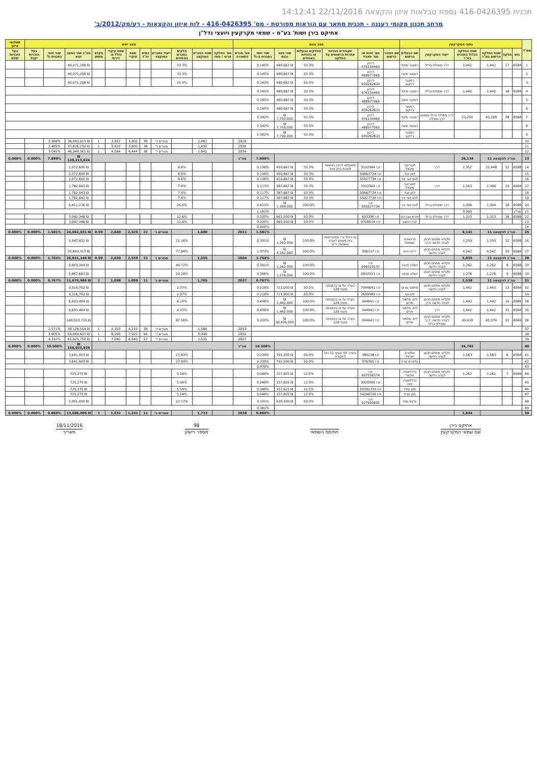תכנית 416-0426395 נספח טבלאות איזון והקצאה 22/11/2016 14:12:41
מרחב תכנון מקומי רעננה - תכנית מתאר עם הוראות מפורטת - מס' 416-0426395 - לוח איזון והקצאות - רע/מק/2012/ב'
אחיקם בירן ושות' בע"מ - שמאי מקרקעין ויועצי נדל"ן
| מס"ד | נתוני המקרקעין | | | | | | מצב נכנס | | | | | | | מצב יוצא | | | | | | | | | | | תשלומי איזון |
| --- | --- | --- | --- | --- | --- | --- | --- | --- | --- | --- | --- | --- | --- | --- | --- | --- | --- | --- | --- | --- | --- | --- | --- | --- | --- |
| | גוש | חלקה | שטח החלקה הרשום במ"ר | שטח החלקה הכלול בתכנית במ"ר | ייעוד המקרקעין | שם הבעלים הרשום | שם החוכר הרשום | מס' זהות או מס' תאגיד | שעבודים וזכויות אחרות הרשומים על החלקה | החלקים בבעלות או בזכויות באחוזים | שווי מצב נכנס | שווי יחסי בתכנית ב-% | מס' מגרש התמורה | מס' החלקה ארעי / סופי | שטח המגרש המוקצה | חלקים במגרש באחוזים | ייעוד המגרש המוקצה | כמות יח"ד | שטח עיקרי | שטח עיקרי כולל מ. דירתי | מקדם מושע | סה"כ שווי במצב יוצא | שווי יחסי בתכנית % | בעל הזכויות יקבל | בעל הזכויות ישלם |
| 1 | 6584 | 17 | 1,442 | 1,442 | דרך ומסילת ברזל | רסטגר מיקל | | דרכון 476134460 | | 33.3% | ₪ 480,667 | 0.145% | | | | 33.3% | | | | | | ₪ 40,071,208 | | | |
| 2 | | | | | | רסטגר משה | | דרכון 488977065 | | 33.3% | ₪ 480,667 | 0.145% | | | | 33.3% | | | | | | ₪ 40,071,208 | | | |
| 3 | | | | | | רסטגר ג'ייקוב | | דרכון 039262833 | | 33.3% | ₪ 480,667 | 0.145% | | | | 33.3% | | | | | | ₪ 40,071,208 | | | |
| 4 | 6584 | 18 | 1,442 | 1,442 | דרך ומסילת ברזל | רסטגר מיקל | | דרכון 476134460 | | 33.3% | ₪ 480,667 | 0.145% | | | | | | | | | | | | | |
| 5 | | | | | | רסטגר משה | | דרכון 488977065 | | 33.3% | ₪ 480,667 | 0.145% | | | | | | | | | | | | | |
| 6 | | | | | | רסטגר ג'ייקוב | | דרכון 039262833 | | 33.3% | ₪ 480,667 | 0.145% | | | | | | | | | | | | | |
| 7 | 6584 | 58 | 41,269 | 23,250 | דרך מסילת ברזל ומפגש דרך-מסילה | רסטגר מיקל | | דרכון 476134460 | | 33.3% | ₪ 7,750,000 | 2.342% | | | | | | | | | | | | | |
| 8 | | | | | | רסטגר משה | | דרכון 488977065 | | 33.3% | ₪ 7,750,000 | 2.342% | | | | | | | | | | | | | |
| 9 | | | | | | רסטגר ג'ייקוב | | דרכון 039262833 | | 33.3% | ₪ 7,750,000 | 2.342% | | | | | | | | | | | | | |
| 10 | | | | | | | | | | | | | 2020 | | 1,481 | | מגורים ד' | 38 | 3,802 | 3,922 | 1 | ₪ 36,043,013 | 2.368% | | |
| 11 | | | | | | | | | | | | | 2030 | | 1,490 | | מגורים ד' | 38 | 3,800 | 3,920 | 1 | ₪ 37,826,250 | 2.485% | | |
| 12 | | | | | | | | | | | | | 2034 | | 1,842 | | מגורים ד' | 38 | 4,444 | 4,564 | 1 | ₪ 46,344,361 | 3.045% | | |
| 13 | סה"כ להקצאה 11 | | | 26,134 | | | | | | | | 7.899% | סה"כ | | | | | | | | | ₪ 120,213,624 | 7.899% | 0.000% | 0.000% |
| 14 | 6588 | 52 | 22,448 | 1,352 | דרך | לוטרינגר מיכאל | | ת.ז 3102944 | משכנתא דרגה ראשונה לטובת בנק אגוד | 33.3% | ₪ 450,667 | 0.136% | | | | 8.6% | | | | | | ₪ 2,072,690 | | | |
| 15 | | | | | | לוזן יובל | | ת.ז 50667724 | | 33.3% | ₪ 450,667 | 0.136% | | | | 8.6% | | | | | | ₪ 2,072,690 | | | |
| 16 | | | | | | לוטרינגר ניר | | ת.ז 55027734 | | 33.3% | ₪ 450,667 | 0.136% | | | | 8.6% | | | | | | ₪ 2,072,690 | | | |
| 17 | 6588 | 29 | 1,366 | 1,163 | דרך | לוטרינגר מיכאל | | ת.ז 3102944 | | 33.3% | ₪ 387,667 | 0.117% | | | | 7.4% | | | | | | ₪ 1,782,943 | | | |
| 18 | | | | | | לוזן יובל | | ת.ז 50667724 | | 33.3% | ₪ 387,667 | 0.117% | | | | 7.4% | | | | | | ₪ 1,782,943 | | | |
| 19 | | | | | | לוטרינגר ניר | | ת.ז 55027734 | | 33.3% | ₪ 387,667 | 0.117% | | | | 7.4% | | | | | | ₪ 1,782,943 | | | |
| 20 | 6588 | 28 | 1,394 | 1,394 | דרך ומסילת ברזל | לוטרינגר ניר | | ת.ז 055027734 | | 100.0% | ₪ 1,394,000 | 0.421% | | | | 26.6% | | | | | | ₪ 6,411,236 | | | |
| 21 | סה"כ | | | 3,909 | | | | | | | | 1.181% | | | | | | | | | | | | | |
| 22 | 6588 | 26 | 1,323 | 1,323 | דרך ומסילת ברזל | חכים אברהם | | ת.ז 693396 | | 50.0% | ₪ 661,500 | 0.200% | | | | 12.6% | | | | | | ₪ 3,042,348 | | | |
| 23 | | | | | | קרן יהושע | | ת.ז 0708014 | | 50.0% | ₪ 661,500 | 0.200% | | | | 12.6% | | | | | | ₪ 3,042,348 | | | |
| 24 | | | | | | | | | | | | 0.400% | | | | | | | | | | | | | |
| 25 | סה"כ להקצאה 11 | | | 9,141 | | | | | | | | 1.581% | 2011 | | 1,680 | | מגורים ג' | 22 | 2,529 | 2,649 | 0.99 | ₪ 24,062,831 | 1.581% | 0.000% | 0.000% |
| 26 | 6588 | 22 | 1,293 | 1,293 | חקלאי מתחם תכנון לבניה חדשה ודרך | ברנשטיין שמואל | | | צו ניהול ע"י אפוטרופוס בית משפט לענייני משפחה כ"ס | 100.0% | ₪ 1,293,000 | 0.391% | | | | 22.16% | | | | | | ₪ 5,947,832 | | | |
| 27 | 6584 | 55 | 4,542 | 4,542 | חקלאי מתחם תכנון לבניה חדשה | ירדני חיים | | ת.ז 306117 | | 100.0% | ₪ 4,542,000 | 1.373% | | | | 77.84% | | | | | | ₪ 20,893,313 | | | |
| 28 | סה"כ להקצאה 11 | | | 5,835 | | | | | | | | 1.764% | 2004 | | 1,555 | | מגורים ג' | 22 | 2,539 | 2,659 | 0.99 | ₪ 26,841,146 | 1.764% | 0.000% | 0.000% |
| 29 | 6588 | 8 | 1,262 | 1,262 | חקלאי מתחם תכנון לבניה חדשה | זיסלה פנינה | | ת.ז 008320137 | | 100.0% | ₪ 1,262,000 | 0.381% | | | | 49.72% | | | | | | ₪ 5,803,304 | | | |
| 30 | 6588 | 9 | 1,276 | 1,276 | חקלאי מתחם תכנון לבניה חדשה | זיסלה פנינה | | ת.ז 0832013 | | 100.0% | ₪ 1,276,000 | 0.386% | | | | 50.28% | | | | | | ₪ 5,867,683 | | | |
| 31 | סה"כ להקצאה 11 | | | 2,538 | | | | | | | | 0.767% | 2037 | | 1,705 | | מגורים ב' | 11 | 1,098 | 1,098 | 1 | ₪ 11,670,986 | 0.767% | 0.000% | 0.000% |
| 32 | 6584 | 13 | 1,442 | 1,442 | חקלאי מתחם תכנון לבניה חדשה | סלמור מרים | | ת.ז 7044641 | הערה על צו בהסכמה סעיף 128 | 50.0% | ₪ 721,000 | 0.218% | | | | 2.07% | | | | | | ₪ 3,316,702 | | | |
| 33 | | | | | | ליס נסי | | ת.ז 2609989 | | 50.0% | ₪ 721,000 | 0.218% | | | | 2.07% | | | | | | ₪ 3,316,702 | | | |
| 34 | 6584 | 14 | 1,442 | 1,442 | חקלאי מתחם תכנון לבניה חדשה ודרך | ליס- סלמור מרים | | ת.ז 044641 | הערה על צו בהסכמה סעיף 128 | 100.0% | ₪ 1,442,000 | 0.436% | | | | 4.15% | | | | | | ₪ 6,633,404 | | | |
| 35 | 6584 | 15 | 1,442 | 1,442 | דרך | ליס- סלמור מרים | | ת.ז 044641 | הערה על צו בהסכמה סעיף 128 | 100.0% | ₪ 1,442,000 | 0.436% | | | | 4.15% | | | | | | ₪ 6,633,404 | | | |
| 36 | 6584 | 57 | 41,374 | 30,439 | חקלאי מתחם תכנון לבניה חדשה, דרך ומסילת ברזל | ליס- סלמור מרים | | ת.ז 044641 | הערה על צו בהסכמה סעיף 128 | 100.0% | ₪ 30,439,000 | 9.200% | | | | 87.56% | | | | | | ₪ 140,023,715 | | | |
| 37 | | | | | | | | | | | | | 2033 | | 1,584 | | מגורים ד' | 38 | 4,233 | 4,353 | 1 | ₪ 39,128,554 | 2.571% | | |
| 38 | | | | | | | | | | | | | 2032 | | 3,094 | | מגורים ד' | 66 | 7,920 | 8,160 | 1 | ₪ 54,869,625 | 3.605% | | |
| 39 | | | | | | | | | | | | | 2027 | | 2,531 | | מגורים ד' | 57 | 6,840 | 7,080 | 1 | ₪ 65,925,750 | 4.332% | | |
| 40 | | | | 34,765 | | | | | | | | 10.508% | סה"כ | | | | | | | | | ₪ 159,923,929 | 10.508% | 0.000% | 0.000% |
| 41 | 6584 | 6 | 1,583 | 1,583 | חקלאי מתחם תכנון לבניה חדשה | אלטרס ישראל | | ת.ז 380238 | הערה לפי סעיף 11 (א) לפקודה | 50.0% | ₪ 791,500 | 0.239% | | | | 27.83% | | | | | | ₪ 3,641,903 | | | |
| 42 | | | | | | אלטרס שרה | | ת.ז 376765 | | 50.0% | ₪ 791,500 | 0.239% | | | | 27.83% | | | | | | ₪ 3,641,903 | | | |
| 43 | | | | | | | | | | | | 0.478% | | | | | | | | | | | | | |
| 44 | 6588 | 7 | 1,261 | 1,261 | חקלאי מתחם תכנון לבניה חדשה | גרדלשטיין שלמה | | ת.ז 007556574 | | 12.5% | ₪ 157,625 | 0.048% | | | | 5.54% | | | | | | ₪ 725,275 | | | |
| 45 | | | | | | גרדלשטיין חנה | | ת.ז 3025006 | | 12.5% | ₪ 157,625 | 0.048% | | | | 5.54% | | | | | | ₪ 725,275 | | | |
| 46 | | | | | | סבן עודד | | ת.ז 50391333 | | 12.5% | ₪ 157,625 | 0.048% | | | | 5.54% | | | | | | ₪ 725,275 | | | |
| 47 | | | | | | סבן שרה | | ת.ז 54246756 | | 12.5% | ₪ 157,625 | 0.048% | | | | 5.54% | | | | | | ₪ 725,275 | | | |
| 48 | | | | | | ברנס ענת | | ת.ז 027900695 | | 50.0% | ₪ 630,500 | 0.191% | | | | 22.17% | | | | | | ₪ 2,901,099 | | | |
| 49 | | | | | | | | | | | | 0.381% | | | | | | | | | | | | | |
| 50 | | | | 2,844 | | | | | | | | 0.860% | 2038 | | 1,713 | | מגורים ב' | 11 | 1,231 | 1,231 | 1 | ₪ 13,086,006 | 0.860% | 0.000% | 0.000% |
אחיקם בירן
שם שמאי המקרקעין
חתימת השמאי 98
מספר רישיון
18/11/2016
תאריך